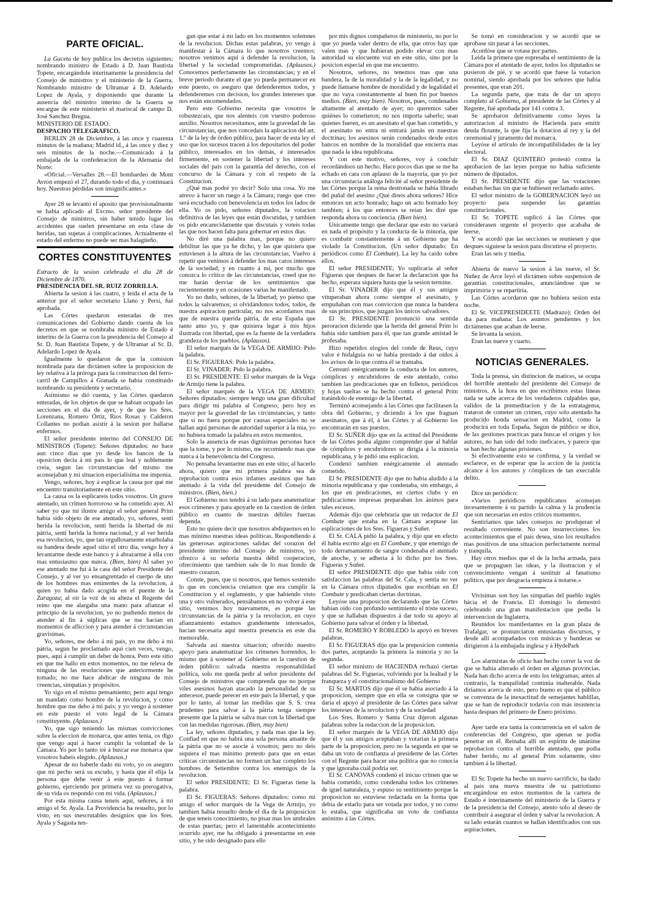PARTE OFICIAL.
La Gaceta de hoy publica los decretos siguientes: nombrando ministro de Estado á D. Juan Bautista Topete, encargándole interinamente la presidencia del Consejo de ministros y el ministerio de la Guerra. Nombrando ministro de Ultramar á D. Adelardo Lopez de Ayala, y disponiendo que durante la ausencia del ministro interino de la Guerra se encargue de este ministerio el mariscal de campo D. José Sanchez Bregua.
MINISTERIO DE ESTADO.
DESPACHO TELEGRAFICO.
BERLIN 28 de Diciembre, á las once y cuarenta minutos de la mañana; Madrid id., á las once y diez y seis minutos de la noche.—Comunicado á la embajada de la confederacion de la Alemania del Norte:
«Oficial.—Versalles 28.—El bombardeo de Mont Avron empezó el 27, durando todo el dia, y continuará hoy. Nuestras pérdidas son insignificantes.»
Ayer 28 se levantó el aposito que provisionalmente se habia aplicado al Excmo. señor presidente del Consejo de ministros, sin haber tenido lugar los accidentes que suelen presentarse en esta clase de heridas, tan sujetas á complicaciones. Actualmente el estado del enfermo no puede ser mas halagüeño.
CORTES CONSTITUYENTES
Estracto de la sesion celebrada el dia 28 de Diciembre de 1870.
PRESIDENCIA DEL SR. RUIZ ZORRILLA.
Abierta la sesion á las cuatro, y leida el acta de la anterior por el señor secretario Llano y Persi, fué aprobada.
Las Córtes quedaron enteradas de tres comunicaciones del Gobierno dando cuenta de los decretos en que se nombraba ministro de Estado é interino de la Guerra con la presidencia del Consejo al Sr. D. Juan Bautista Topete, y de Ultramar al Sr. D. Adelardo Lopez de Ayala.
Igualmente lo quedaron de que la comision nombrada para dar dictámen sobre la proposicion de ley relativa á la próroga para la construccion del ferro-carril de Campillos á Granada se habia constituido nombrando su presidente y secretario.
Asimismo se dió cuenta, y las Córtes quedaron enteradas, de los objetos de que se habian ocupado las secciones en el dia de ayer, y de que los Sres. Lorenzana, Romero Ortiz, Rios Rosas y Calderon Collantes no podian asistir á la sesion por hallarse enfermos.
El señor presidente interino del CONSEJO DE MINISTROS (Topete): Señores diputados: no hace aun cinco dias que yo desde los bancos de la oposicion decia á mi pais lo que leal y noblemente creia, segun las circunstancias del mismo me aconsejaban y mi situacion especialísima me imponia.
Vengo, señores, hoy á esplicar la causa por qué me encuentro transitoriamente en este sitio.
La causa os la esplicareis todos vosotros. Un grave atentado, un crímen horroroso se ha cometido ayer. Al saber yo que mi ilustre amigo el señor general Prim habia sido objeto de ese atentado, yo, señores, sentí herida la revolucion, sentí herida la libertad de mi pátria, sentí herida la honra nacional; y al ver herida esa revolucion, yo, que tan orgullosamente enarbolaba su bandera desde aquel sitio el otro dia, vengo hoy á levantarme desde este banco y á abrazarme á ella con mas entusiasmo que nunca. (Bien, bien) Al saber yo ese atentado me fuí á la casa del señor Presidente del Consejo, y al ver yo ensangrentado el cuerpo de uno de los hombres mas eminentes de la revolucion, á quien yo habia dado acogida en el puente de la Zaragoza; al oir la voz de su alteza el Regente del reino que me alargaba una mano para afianzar el principio de la revolucion, yo no pudiendo menos de atender al fin á súplicas que se me hacian en momentos de afliccion y para atender á circunstancias gravísimas.
Yo, señores, me debo á mi pais, yo me debo á mi pátria, segun he proclamado aquí cien veces, vengo, pues, aquí á cumplir un deber de honra. Pero este sitio en que me hallo en estos momentos, no me releva de ninguna de las resoluciones que anteriormente he tomado; no me hace abdicar de ninguna de mis creencias, simpatías y propósitos.
Yo sigo en el mismo pensamiento; pero aquí tengo un mandato como hombre de la revolucion, y como hombre que me debo á mi pais: y yo vengo á sostener en este puesto el voto legal de la Cámara constituyente. (Aplausos.)
Yo, que sigo teniendo las mismas convicciones sobre la eleccion de monarca, que antes tenia, os digo que vengo aquí á hacer cumplir la voluntad de la Cámara. Yo por lo tanto iré á buscar ese monarca que vosotros habeis elegido. (Aplausos.)
Apesar de no haberle dado mi voto, yo os aseguro que mi pecho será su escudo, y hasta que él elija la persona que debe venir á este puesto á formar gobierno, ejerciendo por primera vez su prerogativa, de su vida os respondo con mi vida. (Aplausos.)
Por esta misma causa teneis aquí, señores, á mi amigo el Sr. Ayala. La Providencia ha resuelto, por lo visto, en sus inescrutables designios que los Sres. Ayala y Sagasta ten-
gan que estar á mi lado en los momentos solemnes de la revolucion. Dichas estas palabras, yo vengo á manifestar á la Cámara lo que nosotros creemos: nosotros venimos aquí á defender la revolucion, la libertad y la sociedad comprometidas. (Aplausos.) Conocemos perfectamente las circunstancias; y en el breve periodo durante el que yo pueda permanecer en este puesto, os aseguro que defenderemos todos, y defenderemos con decision, los grandes intereses que nos están encomendados.
Pero este Gobierno necesita que vosotros le robustezcais, que nos alenteis con vuestro poderoso auxilio. Nosotros necesitamos, ante la gravedad de las circunstancias, que nos concedais la aplicacion del art. 1.º de la ley de órden público, para hacer de esta ley el uso que los sucesos tracen á los depositarios del poder público, interesados en los demás, é interesados firmemente, en sostener la libertad y los intereses sociales del pais con la garantía del derecho, con el concurso de la Cámara y con el respeto de la Constitucion.
¿Qué mas podré yo decir? Solo una cosa. Yo me atrevo á hacer un ruego á la Cámara; ruego que creo será escuchado con benevolencia en todos los lados de ella. Yo os pido, señores diputados, la votacion definitiva de las leyes que están discutidas, y tambien os pido encarecidamente que discutais y voteis todas las que nos hacen falta para gobernar en estos dias.
No diré una palabra mas, porque no quiero debilitar las que ya he dicho, y las que quisiera que estuviesen á la altura de las circunstancias. Vuelvo á repetir que venimos á defender los mas caros intereses de la sociedad; y en cuanto á mí, por mucho que conozca lo crítico de las circunstancias, creed que no me harán desviar de los sentimientos que recientemente y en ocasiones varias he manifestado.
Yo no dudo, señores, de la libertad; yo pienso que todos la salvaremos; si olvidándonos todos, todos, de nuestra aspiracion particular, no nos acordamos mas que de nuestra querida pátria, de esta España que tanto amo yo, y que quisiera legar á mis hijos ilustrada con libertad, que es la fuente de la verdadera grandeza de los pueblos. (Aplausos).
El señor marqués de la VEGA DE ARMIJO: Pido la palabra.
El Sr. FIGUERAS: Pido la palabra.
El Sr. VINADER: Pido la palabra.
El Sr. PRESIDENTE: El señor marqués de la Vega de Armijo tiene la palabra.
El señor marqués de la VEGA DE ARMIJO: Señores diputados: siempre tengo una gran dificultad para dirigir mi palabra al Congreso; pero hoy es mayor por la gravedad de las circunstancias, y tanto que si no fuera porque por causas especiales no se hallan aquí personas de autoridad superior á la mia, yo no hubiera tomado la palabra en estos momentos.
Solo la ausencia de esas dignísimas personas hace que la tome, y por lo mismo, me recomiendo mas que nunca á la benevolencia del Congreso.
No pensaba levantarme mas en este sitio; al hacerlo ahora, quiero que mi primera palabra sea de reprobacion contra esos infames asesinos que han atentado á la vida del presidente del Consejo de ministros. (Bien, bien.)
El Gobierno nos tendrá á su lado para anatematizar esos crímenes y para apoyarle en la cuestion de órden público en cuanto de nuestras débiles fuerzas dependa.
Esto no quiere decir que nosotros abdiquemos en lo mas mínimo nuestras ideas políticas. Respondiendo á las generosas aspiraciones salidas del corazon del presidente interino del Consejo de ministros, yo ofrezco á su señoría nuestra débil cooperacion, ofrecimiento que tambien sale de lo mas hondo de nuestro corazon.
Conste, pues, que si nosotros, que hemos sostenido lo que en conciencia creiamos que era cumplir la Constitucion y el reglamento, y que habiendo visto una y otro vulnerados, pensábamos en no volver á este sitio, venimos hoy nuevamente, es porque las circunstancias de la pátria y la revolucion, en cuyo afianzamiento estamos grandemente interesados, hacian necesaria aquí nuestra presencia en este dia memorable.
Salvada así nuestra situacion; ofrecido nuestro apoyo para anatematizar los crímenes horrendos, lo mismo que á sostener al Gobierno en la cuestion de órden público: salvada nuestra responsabilidad política, solo me queda pedir al señor presidente del Consejo de ministros que comprenda que no porque viles asesinos hayan atacado la personalidad de su antecesor, puede perecer en este pais la libertad, y que por lo tanto, al tomar las medidas que S. S. crea prudentes para salvar á la pátria tenga siempre presente que la pátria se salva mas con la libertad que con las medidas rigorosas. (Bien, muy bien)
La ley, señores diputados, y nada mas que la ley. Confiad en que no habrá una sola persona amante de la pátria que no se asocie á vosotros; pero no deis siquiera el mas mínimo pretesto para que en estas críticas circunstancias no formen un haz completo los hombres de Setiembre contra los enemigos de la revolucion.
El señor PRESIDENTE: El Sr. Figueras tiene la palabra.
El Sr. FIGUERAS: Señores diputados: como mi amigo el señor marqués de la Vega de Armijo, yo tambien habia resuelto desde el dia de la proposicion de que teneis conocimiento, no pisar mas los umbrales de estas puertas; pero el lamentable acontecimiento ocurrido ayer, me ha obligado á presentarme en este sitio, y he sido designado para ello
por mis dignos compañeros de ministerio, no por lo que yo pueda valer dentro de ella, que otros hay que valen mas y que hubieran podido elevar con mas autoridad su elocuente voz en este sitio, sino por la posicion especial en que me encuentro.
Nosotros, señores, no tenemos mas que una bandera, la de la moralidad y la de la legalidad, y no puede llamarse hombre de moralidad y de legalidad el que no vaya constantemente al buen fin por buenos medios. (Bien, muy bien). Nosotros, pues, condenados altamente al atentado de ayer; no queremos saber quiénes lo cometieron; no nos importa saberlo; sean quienes fueren, es un asesinato el que han cometido, y el asesinato no entra ni entrará jamás en nuestras doctrinas; los asesinos serán condenados desde estos bancos en nombre de la moralidad que encierra mas que nada la idea republicana.
Y con este motivo, señores, voy á concluir recordándoos un hecho. Hace pocos dias que se me ha echado en cara con aplauso de la mayoría, que yo por una circunstacia análoga felicité al señor presidente de las Córtes porque la reina destronada se habia librado del puñal del asesino ¿Qué direis ahora señores? Hice entonces un acto honrado; hago un acto honrado hoy tambien; á los que entonces se reian les diré que responda ahora su conciencia. (Bien bien).
Unicamente tengo que declarar que esto no variará en nada el propósito y la conducta de la minoría, que es combatir constantemente á un Gobierno que ha violado la Constitucion. (Un señor diputado: En periódicos como El Combate). La ley ha caido sobre ellos.
El señor PRESIDENTE: Yo suplicaria al señor Figueras que despues de hacer la declaracion que ha hecho, esperara siquiera hasta que la sesion termine.
El Sr. VINADER dijo que él y sus amigos vituperaban ahora como siempre el asesinato, y empuñaban con mas conviccion que nunca la bandera de sus principios, que juzgan los únicos salvadores.
El Sr. PRESIDENTE pronunció una sentida peroracion diciendo que la herida del general Prim lo habia sido tambien para él, que tan grande amistad le profesaba.
Hizo repetidos elogios del conde de Reus, cuyo valor é hidalguía no se habia prestado á dar oidos á los avisos de lo que contra él se tramaba.
Censuró enérgicamente la conducta de los autores, cómplices y encubridores de este atentado, como tambien las predicaciones que en folletos, periódicos y hojas sueltas se ha hecho contra el general Prim tratándolo de enemigo de la libertad.
Terminó aconsejando á las Córtes que facilitasen la obra del Gobierno, y diciendo á los que fraguan asesinatos, que á él, á las Córtes y al Gobierno los encontrarán en sus puestos.
El Sr. SUÑER dijo que en la actitud del Presidente de las Córtes podia alguno comprender que al hablar de cómplices y encubridores se dirigia á la minoría republicana, y le pidió una esplicacion.
Condenó tambien enérgicamente el atentado cometido.
El Sr. PRESIDENTE dijo que no habia aludido á la minoría republicana y que condenaba, sin embargo, á los que en predicaciones, en ciertos clubs y en publicaciones impresas preparaban los ánimos para tales escesos.
Además dijo que celebraria que un redactor de El Combate que estaba en la Cámara aceptase las esplicaciones de los Sres. Figueras y Suñer.
El Sr. CALA pidió la palabra, y dijo que en efecto él habia escrito algo en El Combate, y que enemigo de todo derramamiento de sangre condenaba el atentado de anoche, y se adheria á lo dicho por los Sres. Figueras y Suñer.
El señor PRESIDENTE dijo que habia oido con satisfaccion las palabras del Sr. Cala, y sentia no ver en la Cámara otros diputados que escribian en El Combate y predicaban ciertas doctrinas.
Leyóse una proposicion declarando que las Córtes habian oido con profundo sentimiento el triste suceso, y que se hallaban dispuestos á dar todo su apoyo al Gobierno para salvar el órden y la libertad.
El Sr. ROMERO Y ROBLEDO la apoyó en breves palabras.
El Sr. FIGUERAS dijo que la preposicion contenia dos partes, aceptando la primera la minoría y no la segunda.
El señor ministro de HACIENDA rechazó ciertas palabras del Sr. Figueras, volviendo por la lealtad y la franqueza y el constitucionalismo del Gobierno
El Sr. MARTOS dijo que él se habia asociado á la proposicion, siempre que en ella se consigna que se daria el apoyo al presidente de las Córtes para salvar los intereses de la revolucion y de la sociedad
Los Sres. Romero y Santa Cruz dijeron algunas palabras sobre la redaccion de la proposicion.
El señor marqués de la VEGA DE ARMIJO dijo que él y sus amigos aceptaban y votarian la primera parte de la proposicion, pero no la segunda en que se daba un voto de confianza al presidente de las Córtes con el Regente para hacer una política que no conocia y que ignoraba cuál podria ser.
El Sr. CANOVAS condenó el inicuo crímen que se habia cometido, como condenaba todos los crímenes de iguel naturaleza, y espuso su sentimiento porque la proposicion no estuviese redactada en la forma que debia de estarlo para ser votada por todos, y no como lo estaba, que significaba un voto de confianza anónimo á las Córtes.
Se tomó en consideracion y se acordó que se aprobase sin pasar á las secciones.
Acordóse que se votase por partes.
Leida la primera que espresaba el sentimiento de la Cámara por el atentado de ayer, todos los diputados se pusieron de pié, y se acordó que fuese la votacion nominal, siendo aprobada por los señores que habia presentes, que eran 201.
La segunda parte, que trata de dar un apoyo completo al Gobierno, al presidente de las Córtes y al Regente, fué aprobada por 141 contra 3.
Se aprobaron definitivamente como leyes la autorizacion al ministro de Hacienda para emitir deuda flotante, la que fija la dotacion al rey y la del ceremonial y juramento del monarca.
Leyóse el artículo de incompatibilidades de la ley electoral.
El Sr. DIAZ QUINTERO protestó contra la aprobacion de las leyes porque no habia suficiente número de diputados.
El Sr. PRESIDENTE dijo que las votaciones estaban hechas sin que se hubiesen reclamado antes.
El señor ministro de la GOBERNACION leyó un proyecto para suspender las garantías constitucionales.
El Sr. TOPETE suplicó á las Córtes que considerasen urgente el proyecto que acababa de leerse.
Y se acordó que las secciones se reuniesen y que despues siguiese la sesion para discutirse el proyecto.
Eran las seis y media.
Abierta de nuevo la sesion á las nueve, el Sr. Nuñez de Arce leyó el dictámen sobre suspension de garantias constitucionales, anunciándose que se imprimiria y se repartiria.
Las Córtes acordaron que no hubiera sesion esta noche.
El Sr. VICEPRESIDEETE (Madrazo): Orden del dia para mañana: Los asuntos pendientes y los dictámenes que acaban de leerse.
Se levanta la sesion.
Eran las nueve y cuarto.
NOTICIAS GENERALES.
Toda la prensa, sin distincion de matices, se ocupa del horrible atentado del presidente del Consejo de ministros. A la hora en que escribimos estas líneas nada se sabe acerca de los verdaderos culpables que, validos de la premeditacion y de la estratagema, trataron de cometer un crimen, cuyo solo atentado ha producido honda sensacion en Madrid, como la producirá en toda España. Segun de público se dice, de las gestiones practicas para buscar el origen y los autores, no han sido del todo ineficaces, y parece que se han hecho algunas prisiones.
Si efectivamente esto se confirma, y la verdad se esclarece, es de esperar que la accion de la justicia alcance á los autores y cómplices de tan execrable delito.
Dice un periódico:
«Varios periódicos republicanos aconsejan incesantemente á su partido la calma y la prudencia que son necesarias en estos críticos momentos.
Sentiríamos que tales consejos no produjeran el resultado conveniente. No son insurrecciones los acontecimientos que el pais desea, sino los resultados mas positivos de una situacion perfectamente normal y tranquila.
Hay otros medios que el de la lucha armada, para que se propaguen las ideas, y la ilustracion y el convencimiento vengan á sustituir al fanatismo político, que por desgracia empieza á notarse.»
Vivísimas son hoy las simpatías del pueblo inglés hácia el de Francia. El domingo lo demostró celebrando una gran manifestacion que pedia la intervencion de Inglaterra.
Reunidos los manifestantes en la gran plaza de Trafalgar, se pronunciaron entusiastas discursos, y desde allí acompañados con músicas y banderas se dirigieron á la embajada inglesa y á HydePark
Los alarmistas de oficio han hecho correr la voz de que se habia alterado el órden en algunas provincias. Nada han dicho acerca de esto los telégramas; antes al contrario, la tranquilidad continúa inalterable. Nada diríamos acerca de esto, pero bueno es que el público se convenza de la inexactitud de semejantes hablillas, que se han de reproducir todavía con más insistencia hasta despues del primero de Enero próximo.
Ayer tarde era tanta la concurrencia en el salon de conferencias del Congreso, que apenas se podia penetrar en él. Reinaba allí un espíritu de unánime reprobacion contra el horrible atentado, que podia haber herido, no al general Prim solamente, sino tambien á la libertad.
El Sr. Topete ha hecho un nuevo sacrificio, ha dado al pais una nueva muestra de su patriotismo encargándose en estos momentos de la cartera de Estado é interinamente del ministerio de la Guerra y de la presidencia del Consejo, atento solo al deseo de contribuir á asegurar el órden y salvar la revolucion. A su lado estarán cuantos se hallan identificados con sus aspiraciones.